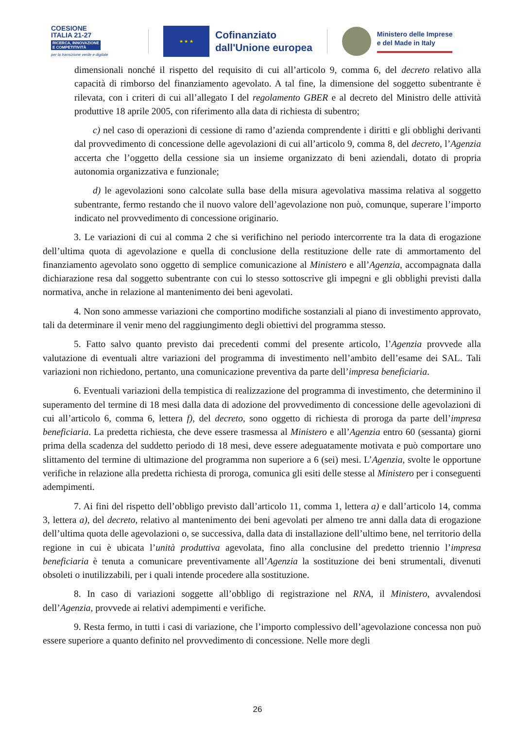COESIONE
ITALIA 21-27
RICERCA, INNOVAZIONE
E COMPETITIVITÀ
per la transizione verde e digitale
★ ★ ★
Cofinanziato
dall'Unione europea
Ministero delle Imprese
e del Made in Italy
dimensionali nonché il rispetto del requisito di cui all’articolo 9, comma 6, del decreto relativo alla capacità di rimborso del finanziamento agevolato. A tal fine, la dimensione del soggetto subentrante è rilevata, con i criteri di cui all’allegato I del regolamento GBER e al decreto del Ministro delle attività produttive 18 aprile 2005, con riferimento alla data di richiesta di subentro;
c) nel caso di operazioni di cessione di ramo d’azienda comprendente i diritti e gli obblighi derivanti dal provvedimento di concessione delle agevolazioni di cui all’articolo 9, comma 8, del decreto, l’Agenzia accerta che l’oggetto della cessione sia un insieme organizzato di beni aziendali, dotato di propria autonomia organizzativa e funzionale;
d) le agevolazioni sono calcolate sulla base della misura agevolativa massima relativa al soggetto subentrante, fermo restando che il nuovo valore dell’agevolazione non può, comunque, superare l’importo indicato nel provvedimento di concessione originario.
3. Le variazioni di cui al comma 2 che si verifichino nel periodo intercorrente tra la data di erogazione dell’ultima quota di agevolazione e quella di conclusione della restituzione delle rate di ammortamento del finanziamento agevolato sono oggetto di semplice comunicazione al Ministero e all’Agenzia, accompagnata dalla dichiarazione resa dal soggetto subentrante con cui lo stesso sottoscrive gli impegni e gli obblighi previsti dalla normativa, anche in relazione al mantenimento dei beni agevolati.
4. Non sono ammesse variazioni che comportino modifiche sostanziali al piano di investimento approvato, tali da determinare il venir meno del raggiungimento degli obiettivi del programma stesso.
5. Fatto salvo quanto previsto dai precedenti commi del presente articolo, l’Agenzia provvede alla valutazione di eventuali altre variazioni del programma di investimento nell’ambito dell’esame dei SAL. Tali variazioni non richiedono, pertanto, una comunicazione preventiva da parte dell’impresa beneficiaria.
6. Eventuali variazioni della tempistica di realizzazione del programma di investimento, che determinino il superamento del termine di 18 mesi dalla data di adozione del provvedimento di concessione delle agevolazioni di cui all’articolo 6, comma 6, lettera f), del decreto, sono oggetto di richiesta di proroga da parte dell’impresa beneficiaria. La predetta richiesta, che deve essere trasmessa al Ministero e all’Agenzia entro 60 (sessanta) giorni prima della scadenza del suddetto periodo di 18 mesi, deve essere adeguatamente motivata e può comportare uno slittamento del termine di ultimazione del programma non superiore a 6 (sei) mesi. L’Agenzia, svolte le opportune verifiche in relazione alla predetta richiesta di proroga, comunica gli esiti delle stesse al Ministero per i conseguenti adempimenti.
7. Ai fini del rispetto dell’obbligo previsto dall’articolo 11, comma 1, lettera a) e dall’articolo 14, comma 3, lettera a), del decreto, relativo al mantenimento dei beni agevolati per almeno tre anni dalla data di erogazione dell’ultima quota delle agevolazioni o, se successiva, dalla data di installazione dell’ultimo bene, nel territorio della regione in cui è ubicata l’unità produttiva agevolata, fino alla conclusine del predetto triennio l’impresa beneficiaria è tenuta a comunicare preventivamente all’Agenzia la sostituzione dei beni strumentali, divenuti obsoleti o inutilizzabili, per i quali intende procedere alla sostituzione.
8. In caso di variazioni soggette all’obbligo di registrazione nel RNA, il Ministero, avvalendosi dell’Agenzia, provvede ai relativi adempimenti e verifiche.
9. Resta fermo, in tutti i casi di variazione, che l’importo complessivo dell’agevolazione concessa non può essere superiore a quanto definito nel provvedimento di concessione. Nelle more degli
26